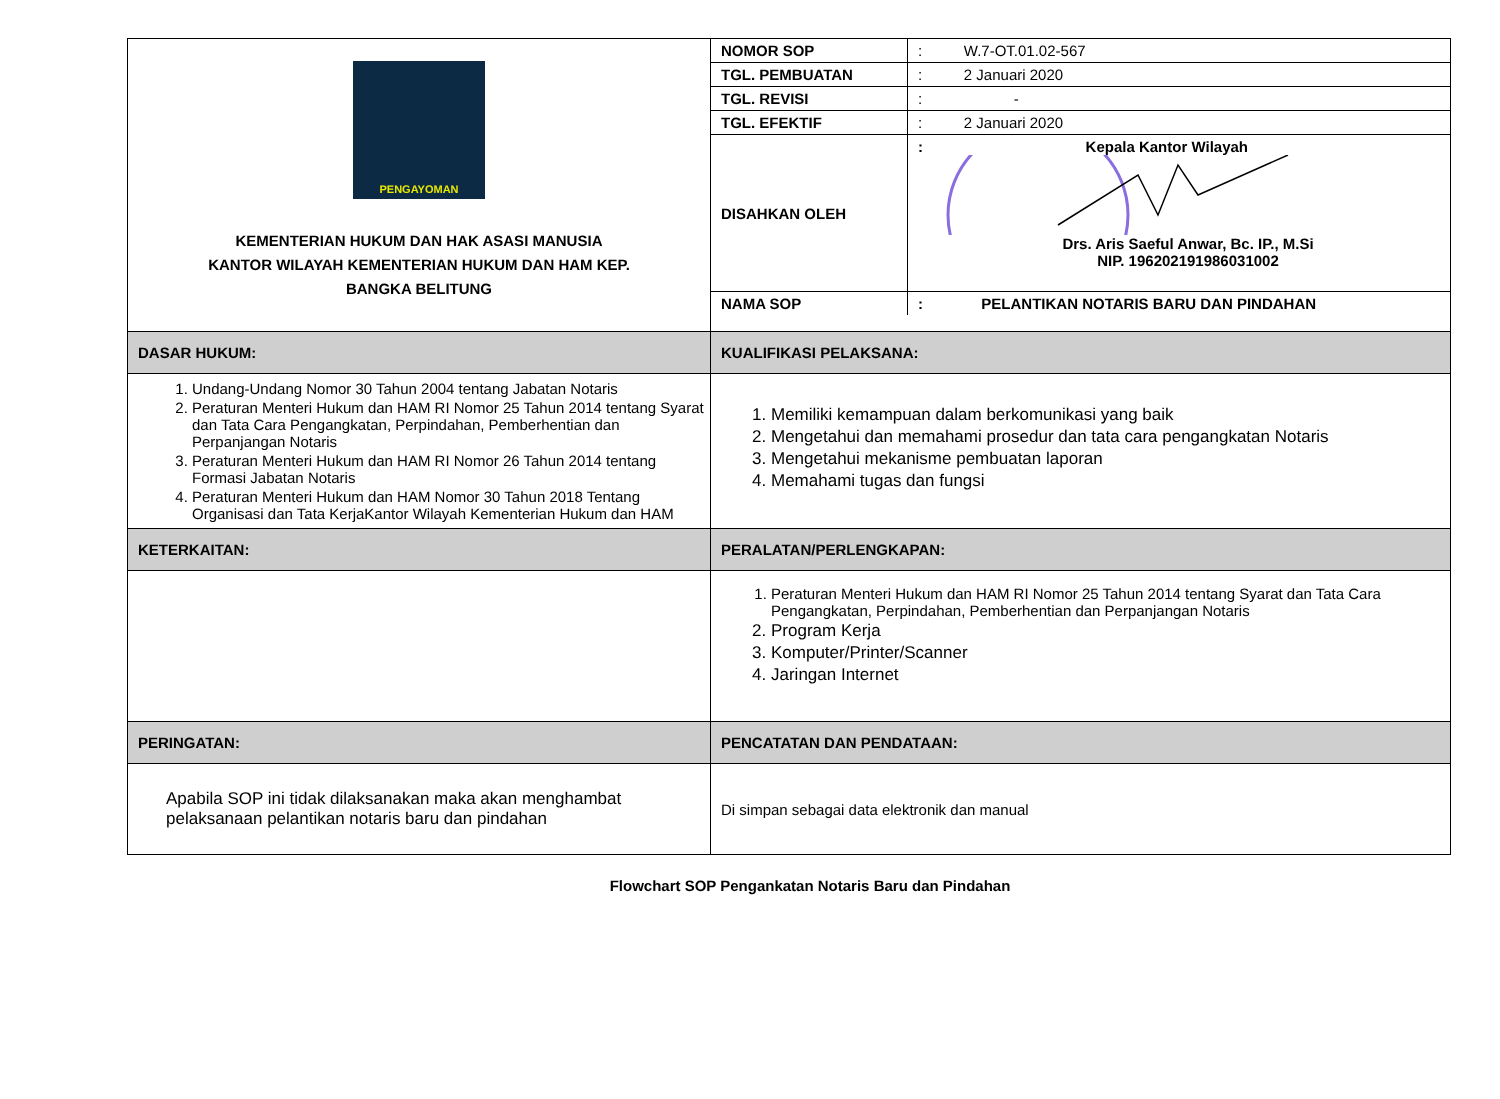| PENGAYOMAN KEMENTERIAN HUKUM DAN HAK ASASI MANUSIA KANTOR WILAYAH KEMENTERIAN HUKUM DAN HAM KEP. BANGKA BELITUNG | / NOMOR SOP / : W.7-OT.01.02-567 / / TGL. PEMBUATAN / : 2 Januari 2020 / / TGL. REVISI / : - / / TGL. EFEKTIF / : 2 Januari 2020 / / DISAHKAN OLEH / : Kepala Kantor Wilayah Drs. Aris Saeful Anwar, Bc. IP., M.Si NIP. 196202191986031002 / / NAMA SOP / : PELANTIKAN NOTARIS BARU DAN PINDAHAN / |
| DASAR HUKUM: | KUALIFIKASI PELAKSANA: |
| 1. Undang-Undang Nomor 30 Tahun 2004 tentang Jabatan Notaris 2. Peraturan Menteri Hukum dan HAM RI Nomor 25 Tahun 2014 tentang Syarat dan Tata Cara Pengangkatan, Perpindahan, Pemberhentian dan Perpanjangan Notaris 3. Peraturan Menteri Hukum dan HAM RI Nomor 26 Tahun 2014 tentang Formasi Jabatan Notaris 4. Peraturan Menteri Hukum dan HAM Nomor 30 Tahun 2018 Tentang Organisasi dan Tata KerjaKantor Wilayah Kementerian Hukum dan HAM | 1. Memiliki kemampuan dalam berkomunikasi yang baik 2. Mengetahui dan memahami prosedur dan tata cara pengangkatan Notaris 3. Mengetahui mekanisme pembuatan laporan 4. Memahami tugas dan fungsi |
| KETERKAITAN: | PERALATAN/PERLENGKAPAN: |
| | 1. Peraturan Menteri Hukum dan HAM RI Nomor 25 Tahun 2014 tentang Syarat dan Tata Cara Pengangkatan, Perpindahan, Pemberhentian dan Perpanjangan Notaris 2. Program Kerja 3. Komputer/Printer/Scanner 4. Jaringan Internet |
| PERINGATAN: | PENCATATAN DAN PENDATAAN: |
| Apabila SOP ini tidak dilaksanakan maka akan menghambat pelaksanaan pelantikan notaris baru dan pindahan | Di simpan sebagai data elektronik dan manual |
Flowchart SOP Pengankatan Notaris Baru dan Pindahan